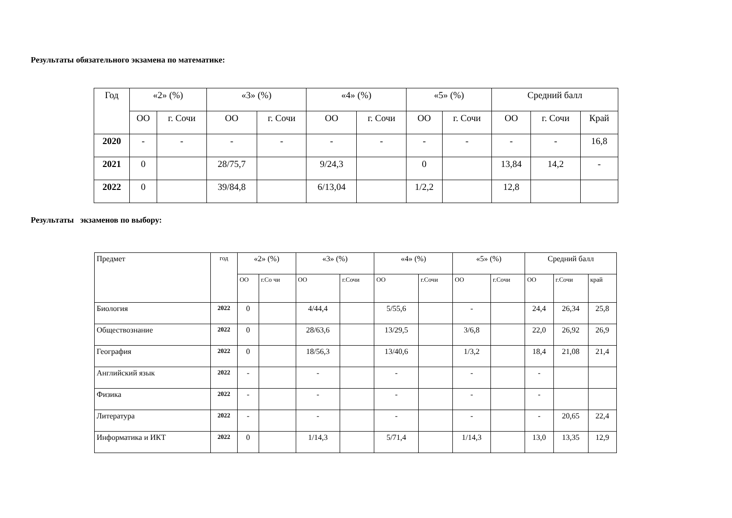Результаты обязательного экзамена по математике:
| Год | «2» (%) | | «3» (%) | | «4» (%) | | «5» (%) | | Средний балл | | |
| --- | --- | --- | --- | --- | --- | --- | --- | --- | --- | --- | --- |
| | ОО | г. Сочи | ОО | г. Сочи | ОО | г. Сочи | ОО | г. Сочи | ОО | г. Сочи | Край |
| 2020 | - | - | - | - | - | - | - | - | - | - | 16,8 |
| 2021 | 0 | | 28/75,7 | | 9/24,3 | | 0 | | 13,84 | 14,2 | - |
| 2022 | 0 | | 39/84,8 | | 6/13,04 | | 1/2,2 | | 12,8 | | |
Результаты экзаменов по выбору:
| Предмет | год | «2» (%) | | «3» (%) | | «4» (%) | | «5» (%) | | Средний балл | | |
| --- | --- | --- | --- | --- | --- | --- | --- | --- | --- | --- | --- | --- |
| | | ОО | г.Со чи | ОО | г.Сочи | ОО | г.Сочи | ОО | г.Сочи | ОО | г.Сочи | край |
| Биология | 2022 | 0 | | 4/44,4 | | 5/55,6 | | - | | 24,4 | 26,34 | 25,8 |
| Обществознание | 2022 | 0 | | 28/63,6 | | 13/29,5 | | 3/6,8 | | 22,0 | 26,92 | 26,9 |
| География | 2022 | 0 | | 18/56,3 | | 13/40,6 | | 1/3,2 | | 18,4 | 21,08 | 21,4 |
| Английский язык | 2022 | - | | - | | - | | - | | - | | |
| Физика | 2022 | - | | - | | - | | - | | - | | |
| Литература | 2022 | - | | - | | - | | - | | - | 20,65 | 22,4 |
| Информатика и ИКТ | 2022 | 0 | | 1/14,3 | | 5/71,4 | | 1/14,3 | | 13,0 | 13,35 | 12,9 |